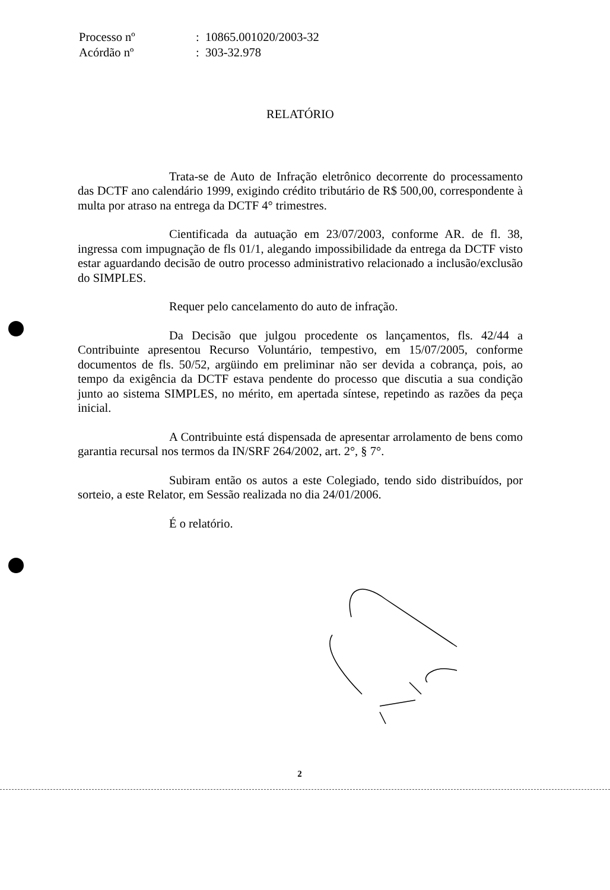| Processo nº | : 10865.001020/2003-32 |
| Acórdão nº | : 303-32.978 |
RELATÓRIO
Trata-se de Auto de Infração eletrônico decorrente do processamento das DCTF ano calendário 1999, exigindo crédito tributário de R$ 500,00, correspondente à multa por atraso na entrega da DCTF 4° trimestres.
Cientificada da autuação em 23/07/2003, conforme AR. de fl. 38, ingressa com impugnação de fls 01/1, alegando impossibilidade da entrega da DCTF visto estar aguardando decisão de outro processo administrativo relacionado a inclusão/exclusão do SIMPLES.
Requer pelo cancelamento do auto de infração.
Da Decisão que julgou procedente os lançamentos, fls. 42/44 a Contribuinte apresentou Recurso Voluntário, tempestivo, em 15/07/2005, conforme documentos de fls. 50/52, argüindo em preliminar não ser devida a cobrança, pois, ao tempo da exigência da DCTF estava pendente do processo que discutia a sua condição junto ao sistema SIMPLES, no mérito, em apertada síntese, repetindo as razões da peça inicial.
A Contribuinte está dispensada de apresentar arrolamento de bens como garantia recursal nos termos da IN/SRF 264/2002, art. 2°, § 7°.
Subiram então os autos a este Colegiado, tendo sido distribuídos, por sorteio, a este Relator, em Sessão realizada no dia 24/01/2006.
É o relatório.
2